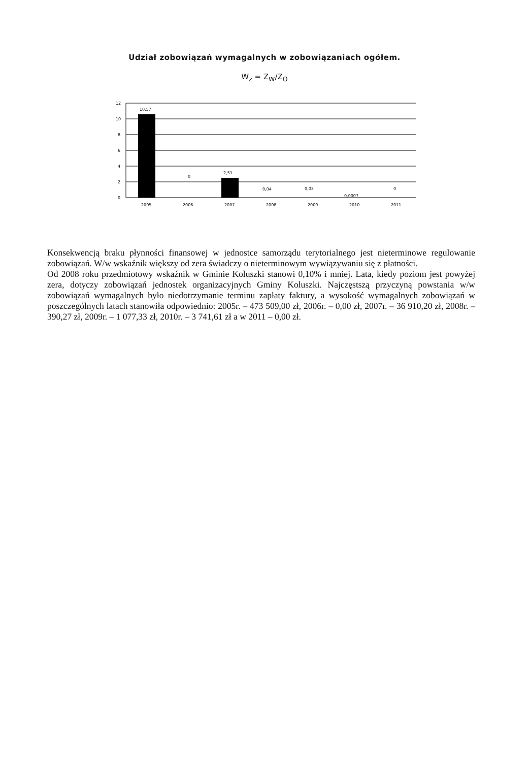Udział zobowiązań wymagalnych w zobowiązaniach ogółem.
W<sub>z</sub> = Z<sub>W</sub>/Z<sub>O</sub>
12
10
8
6
4
2
0
10,57
0
2,51
0,04
0,03
0,0007
0
2005
2006
2007
2008
2009
2010
2011
Konsekwencją braku płynności finansowej w jednostce samorządu terytorialnego jest nieterminowe regulowanie zobowiązań. W/w wskaźnik większy od zera świadczy o nieterminowym wywiązywaniu się z płatności.
Od 2008 roku przedmiotowy wskaźnik w Gminie Koluszki stanowi 0,10% i mniej. Lata, kiedy poziom jest powyżej zera, dotyczy zobowiązań jednostek organizacyjnych Gminy Koluszki. Najczęstszą przyczyną powstania w/w zobowiązań wymagalnych było niedotrzymanie terminu zapłaty faktury, a wysokość wymagalnych zobowiązań w poszczególnych latach stanowiła odpowiednio: 2005r. – 473 509,00 zł, 2006r. – 0,00 zł, 2007r. – 36 910,20 zł, 2008r. – 390,27 zł, 2009r. – 1 077,33 zł, 2010r. – 3 741,61 zł a w 2011 – 0,00 zł.